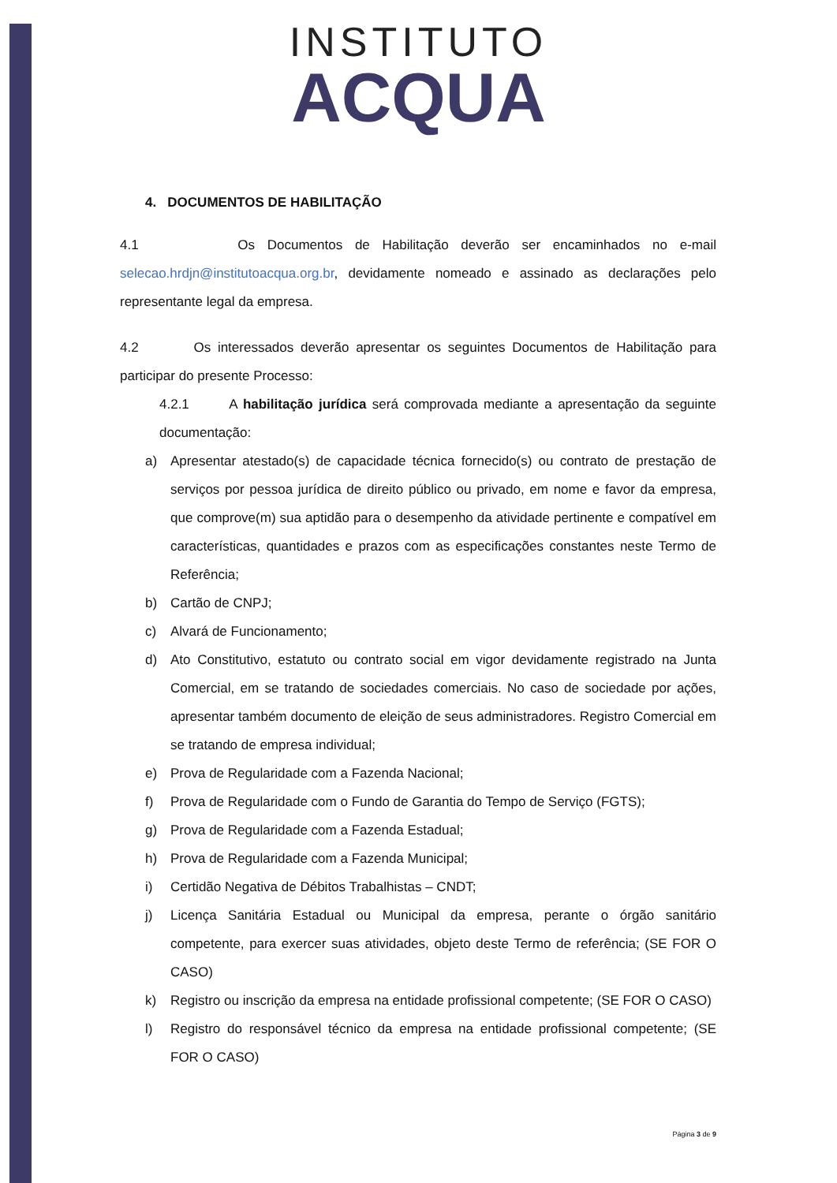INSTITUTO
ACQUA
4. DOCUMENTOS DE HABILITAÇÃO
4.1 Os Documentos de Habilitação deverão ser encaminhados no e-mail selecao.hrdjn@institutoacqua.org.br, devidamente nomeado e assinado as declarações pelo representante legal da empresa.
4.2 Os interessados deverão apresentar os seguintes Documentos de Habilitação para participar do presente Processo:
4.2.1 A habilitação jurídica será comprovada mediante a apresentação da seguinte documentação:
a) Apresentar atestado(s) de capacidade técnica fornecido(s) ou contrato de prestação de serviços por pessoa jurídica de direito público ou privado, em nome e favor da empresa, que comprove(m) sua aptidão para o desempenho da atividade pertinente e compatível em características, quantidades e prazos com as especificações constantes neste Termo de Referência;
b) Cartão de CNPJ;
c) Alvará de Funcionamento;
d) Ato Constitutivo, estatuto ou contrato social em vigor devidamente registrado na Junta Comercial, em se tratando de sociedades comerciais. No caso de sociedade por ações, apresentar também documento de eleição de seus administradores. Registro Comercial em se tratando de empresa individual;
e) Prova de Regularidade com a Fazenda Nacional;
f) Prova de Regularidade com o Fundo de Garantia do Tempo de Serviço (FGTS);
g) Prova de Regularidade com a Fazenda Estadual;
h) Prova de Regularidade com a Fazenda Municipal;
i) Certidão Negativa de Débitos Trabalhistas – CNDT;
j) Licença Sanitária Estadual ou Municipal da empresa, perante o órgão sanitário competente, para exercer suas atividades, objeto deste Termo de referência; (SE FOR O CASO)
k) Registro ou inscrição da empresa na entidade profissional competente; (SE FOR O CASO)
l) Registro do responsável técnico da empresa na entidade profissional competente; (SE FOR O CASO)
Página 3 de 9